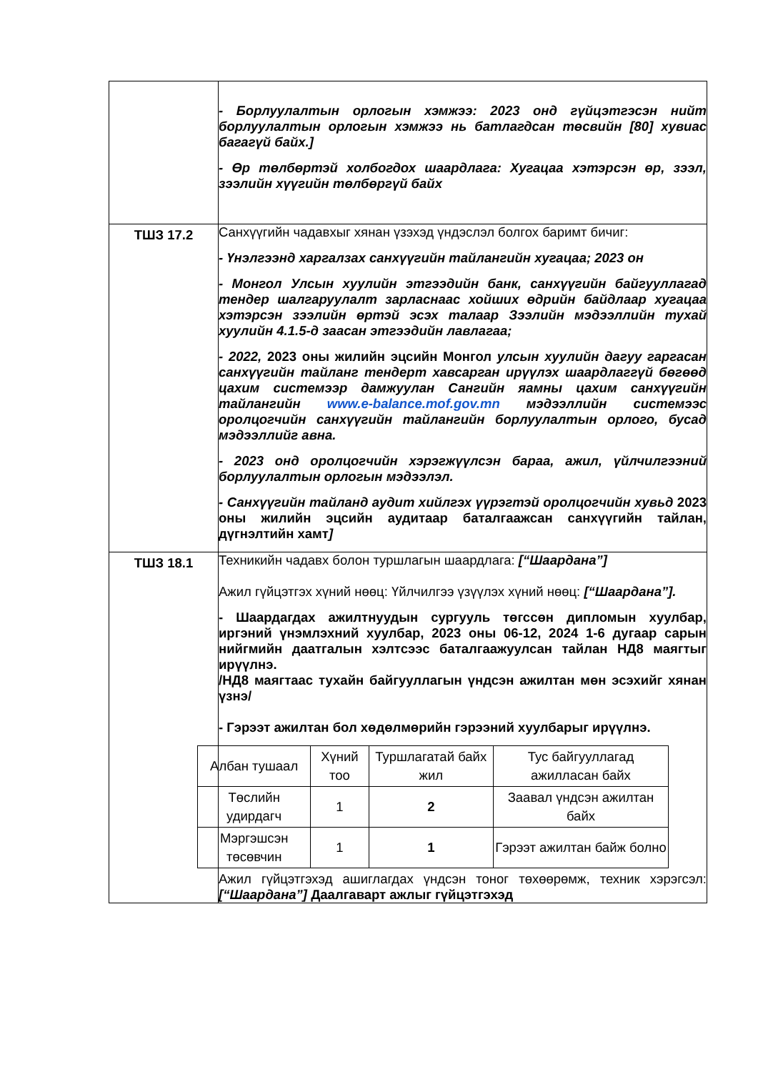| | - Борлуулалтын орлогын хэмжээ: 2023 онд гүйцэтгэсэн нийт борлуулалтын орлогын хэмжээ нь батлагдсан төсвийн [80] хувиас багагүй байх.] - Өр төлбөртэй холбогдох шаардлага: Хугацаа хэтэрсэн өр, зээл, зээлийн хүүгийн төлбөргүй байх |
| ТШЗ 17.2 | Санхүүгийн чадавхыг хянан үзэхэд үндэслэл болгох баримт бичиг: - Үнэлгээнд харгалзах санхүүгийн тайлангийн хугацаа; 2023 он - Монгол Улсын хуулийн этгээдийн банк, санхүүгийн байгууллагад тендер шалгаруулалт зарласнаас хойших өдрийн байдлаар хугацаа хэтэрсэн зээлийн өртэй эсэх талаар Зээлийн мэдээллийн тухай хуулийн 4.1.5-д заасан этгээдийн лавлагаа; - 2022, 2023 оны жилийн эцсийн Монгол улсын хуулийн дагуу гаргасан санхүүгийн тайланг тендерт хавсарган ирүүлэх шаардлаггүй бөгөөд цахим системээр дамжуулан Сангийн яамны цахим санхүүгийн тайлангийн www.e-balance.mof.gov.mn мэдээллийн системээс оролцогчийн санхүүгийн тайлангийн борлуулалтын орлого, бусад мэдээллийг авна. - 2023 онд оролцогчийн хэрэгжүүлсэн бараа, ажил, үйлчилгээний борлуулалтын орлогын мэдээлэл. - Санхүүгийн тайланд аудит хийлгэх үүрэгтэй оролцогчийн хувьд 2023 оны жилийн эцсийн аудитаар баталгаажсан санхүүгийн тайлан, дүгнэлтийн хамт ] |
| ТШЗ 18.1 | Техникийн чадавх болон туршлагын шаардлага: [“Шаардана”] Ажил гүйцэтгэх хүний нөөц: Үйлчилгээ үзүүлэх хүний нөөц: [“Шаардана”]. - Шаардагдах ажилтнуудын сургууль төгссөн дипломын хуулбар, иргэний үнэмлэхний хуулбар, 2023 оны 06-12, 2024 1-6 дугаар сарын нийгмийн даатгалын хэлтсээс баталгаажуулсан тайлан НД8 маягтыг ирүүлнэ. /НД8 маягтаас тухайн байгууллагын үндсэн ажилтан мөн эсэхийг хянан үзнэ/ - Гэрээт ажилтан бол хөдөлмөрийн гэрээний хуулбарыг ирүүлнэ. / Албан тушаал / Хүний тоо / Туршлагатай байх жил / Тус байгууллагад ажилласан байх / / Төслийн удирдагч / 1 / 2 / Заавал үндсэн ажилтан байх / / Мэргэшсэн төсөвчин / 1 / 1 / Гэрээт ажилтан байж болно / Ажил гүйцэтгэхэд ашиглагдах үндсэн тоног төхөөрөмж, техник хэрэгсэл: [“Шаардана”] Даалгаварт ажлыг гүйцэтгэхэд |